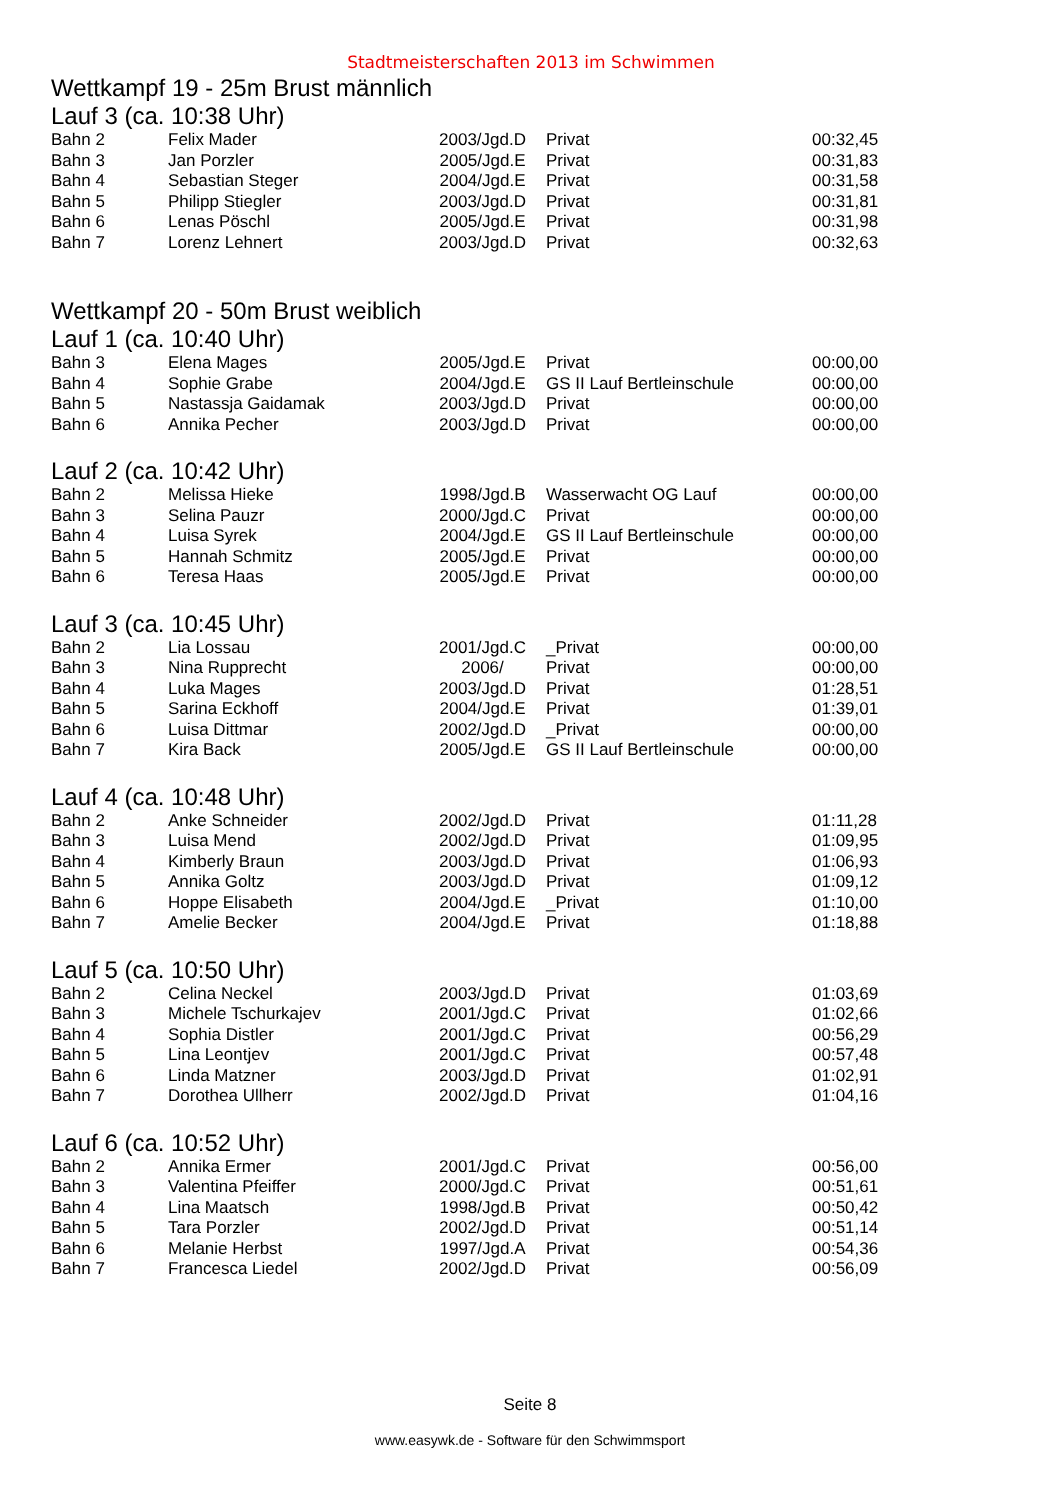Stadtmeisterschaften 2013 im Schwimmen
Wettkampf 19 - 25m Brust männlich
Lauf 3 (ca. 10:38 Uhr)
| Bahn 2 | Felix Mader | 2003/Jgd.D | Privat | 00:32,45 |
| Bahn 3 | Jan Porzler | 2005/Jgd.E | Privat | 00:31,83 |
| Bahn 4 | Sebastian Steger | 2004/Jgd.E | Privat | 00:31,58 |
| Bahn 5 | Philipp Stiegler | 2003/Jgd.D | Privat | 00:31,81 |
| Bahn 6 | Lenas Pöschl | 2005/Jgd.E | Privat | 00:31,98 |
| Bahn 7 | Lorenz Lehnert | 2003/Jgd.D | Privat | 00:32,63 |
Wettkampf 20 - 50m Brust weiblich
Lauf 1 (ca. 10:40 Uhr)
| Bahn 3 | Elena Mages | 2005/Jgd.E | Privat | 00:00,00 |
| Bahn 4 | Sophie Grabe | 2004/Jgd.E | GS II Lauf Bertleinschule | 00:00,00 |
| Bahn 5 | Nastassja Gaidamak | 2003/Jgd.D | Privat | 00:00,00 |
| Bahn 6 | Annika Pecher | 2003/Jgd.D | Privat | 00:00,00 |
Lauf 2 (ca. 10:42 Uhr)
| Bahn 2 | Melissa Hieke | 1998/Jgd.B | Wasserwacht OG Lauf | 00:00,00 |
| Bahn 3 | Selina Pauzr | 2000/Jgd.C | Privat | 00:00,00 |
| Bahn 4 | Luisa Syrek | 2004/Jgd.E | GS II Lauf Bertleinschule | 00:00,00 |
| Bahn 5 | Hannah Schmitz | 2005/Jgd.E | Privat | 00:00,00 |
| Bahn 6 | Teresa Haas | 2005/Jgd.E | Privat | 00:00,00 |
Lauf 3 (ca. 10:45 Uhr)
| Bahn 2 | Lia Lossau | 2001/Jgd.C | _Privat | 00:00,00 |
| Bahn 3 | Nina Rupprecht | 2006/ | Privat | 00:00,00 |
| Bahn 4 | Luka Mages | 2003/Jgd.D | Privat | 01:28,51 |
| Bahn 5 | Sarina Eckhoff | 2004/Jgd.E | Privat | 01:39,01 |
| Bahn 6 | Luisa Dittmar | 2002/Jgd.D | _Privat | 00:00,00 |
| Bahn 7 | Kira Back | 2005/Jgd.E | GS II Lauf Bertleinschule | 00:00,00 |
Lauf 4 (ca. 10:48 Uhr)
| Bahn 2 | Anke Schneider | 2002/Jgd.D | Privat | 01:11,28 |
| Bahn 3 | Luisa Mend | 2002/Jgd.D | Privat | 01:09,95 |
| Bahn 4 | Kimberly Braun | 2003/Jgd.D | Privat | 01:06,93 |
| Bahn 5 | Annika Goltz | 2003/Jgd.D | Privat | 01:09,12 |
| Bahn 6 | Hoppe Elisabeth | 2004/Jgd.E | _Privat | 01:10,00 |
| Bahn 7 | Amelie Becker | 2004/Jgd.E | Privat | 01:18,88 |
Lauf 5 (ca. 10:50 Uhr)
| Bahn 2 | Celina Neckel | 2003/Jgd.D | Privat | 01:03,69 |
| Bahn 3 | Michele Tschurkajev | 2001/Jgd.C | Privat | 01:02,66 |
| Bahn 4 | Sophia Distler | 2001/Jgd.C | Privat | 00:56,29 |
| Bahn 5 | Lina Leontjev | 2001/Jgd.C | Privat | 00:57,48 |
| Bahn 6 | Linda Matzner | 2003/Jgd.D | Privat | 01:02,91 |
| Bahn 7 | Dorothea Ullherr | 2002/Jgd.D | Privat | 01:04,16 |
Lauf 6 (ca. 10:52 Uhr)
| Bahn 2 | Annika Ermer | 2001/Jgd.C | Privat | 00:56,00 |
| Bahn 3 | Valentina Pfeiffer | 2000/Jgd.C | Privat | 00:51,61 |
| Bahn 4 | Lina Maatsch | 1998/Jgd.B | Privat | 00:50,42 |
| Bahn 5 | Tara Porzler | 2002/Jgd.D | Privat | 00:51,14 |
| Bahn 6 | Melanie Herbst | 1997/Jgd.A | Privat | 00:54,36 |
| Bahn 7 | Francesca Liedel | 2002/Jgd.D | Privat | 00:56,09 |
Seite 8
www.easywk.de - Software für den Schwimmsport